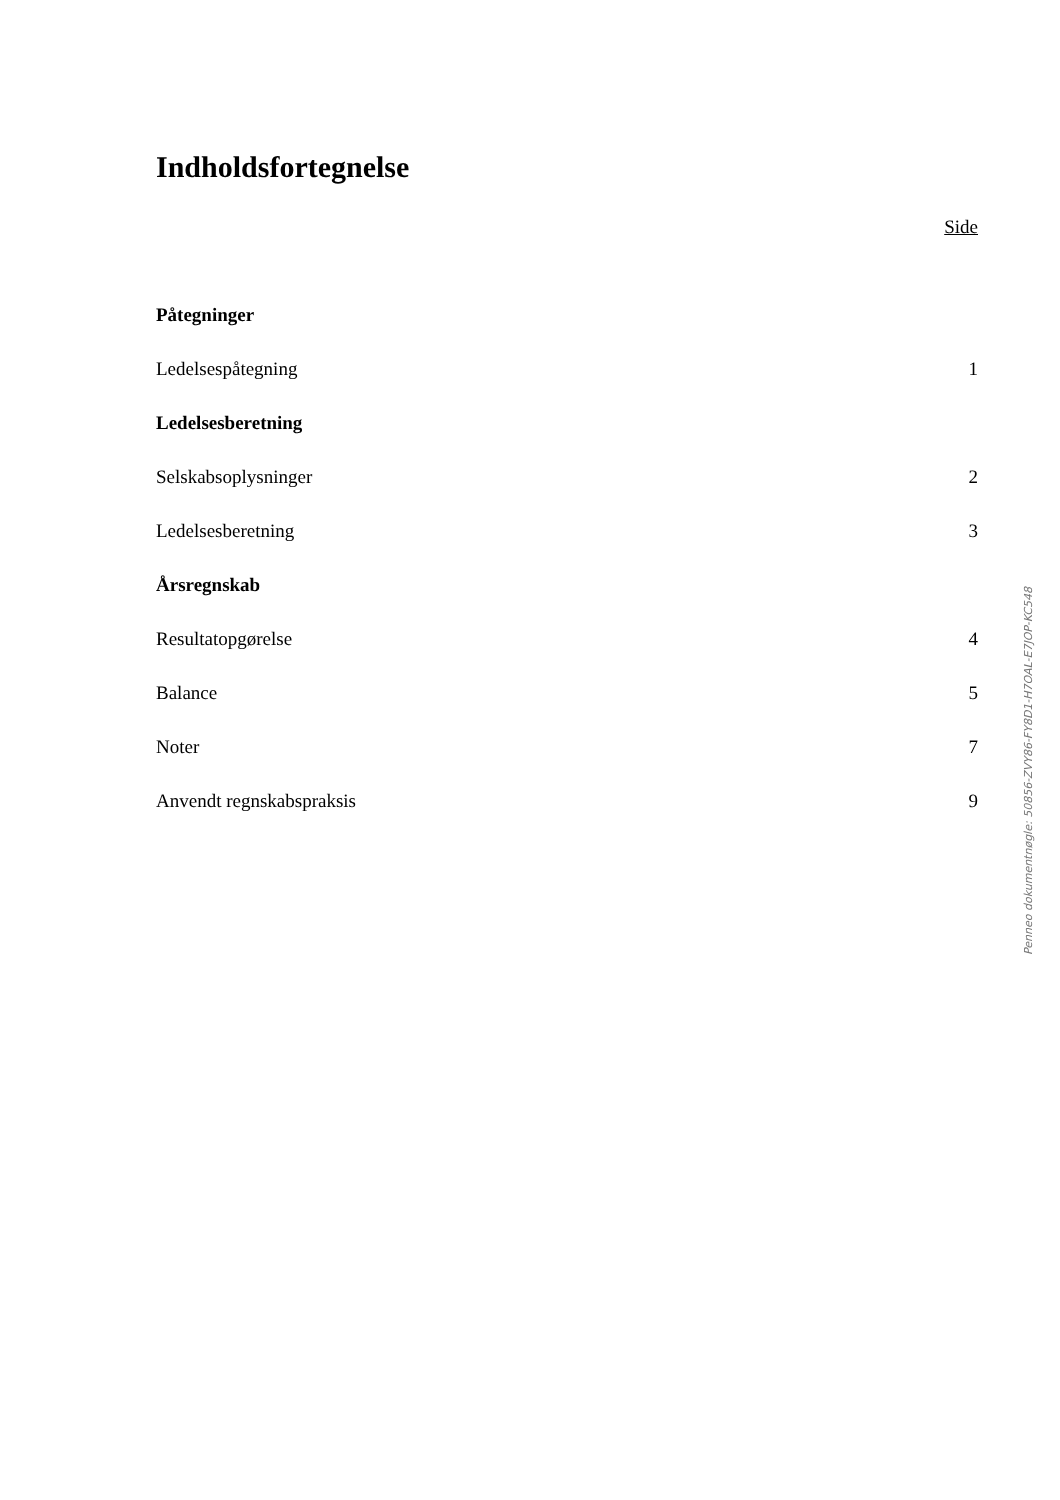Indholdsfortegnelse
Side
Påtegninger
Ledelsespåtegning 1
Ledelsesberetning
Selskabsoplysninger 2
Ledelsesberetning 3
Årsregnskab
Resultatopgørelse 4
Balance 5
Noter 7
Anvendt regnskabspraksis 9
Penneo dokumentnøgle: 50856-ZVY86-FY8D1-H7OAL-E7JOP-KC548